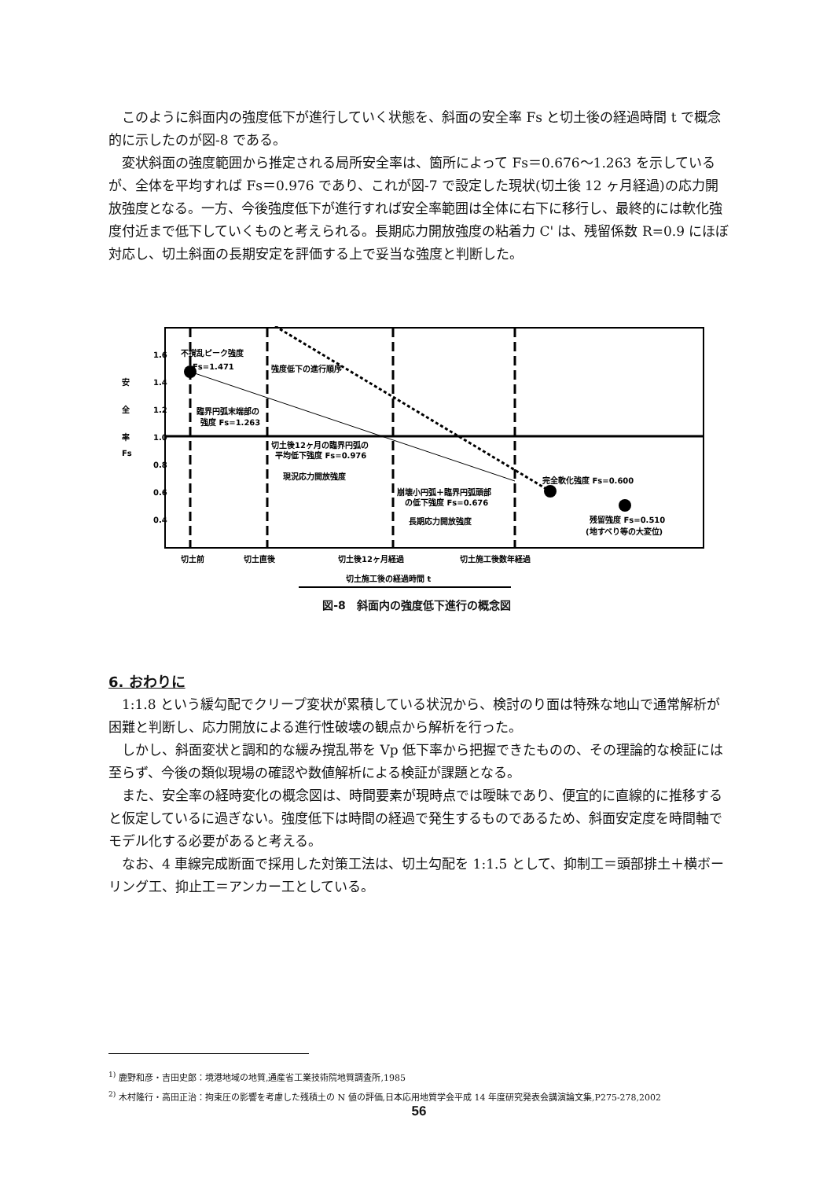このように斜面内の強度低下が進行していく状態を、斜面の安全率 Fs と切土後の経過時間 t で概念的に示したのが図-8 である。
変状斜面の強度範囲から推定される局所安全率は、箇所によって Fs＝0.676～1.263 を示しているが、全体を平均すれば Fs＝0.976 であり、これが図-7 で設定した現状(切土後 12 ヶ月経過)の応力開放強度となる。一方、今後強度低下が進行すれば安全率範囲は全体に右下に移行し、最終的には軟化強度付近まで低下していくものと考えられる。長期応力開放強度の粘着力 C' は、残留係数 R=0.9 にほぼ対応し、切土斜面の長期安定を評価する上で妥当な強度と判断した。
1.6
1.4
1.2
1.0
0.8
0.6
0.4
安
全
率
Fs
不撹乱ピーク強度
Fs=1.471
強度低下の進行順序
臨界円弧末端部の
強度 Fs=1.263
切土後12ヶ月の臨界円弧の
平均低下強度 Fs=0.976
現況応力開放強度
完全軟化強度 Fs=0.600
崩壊小円弧＋臨界円弧頭部
の低下強度 Fs=0.676
長期応力開放強度
残留強度 Fs=0.510
(地すべり等の大変位)
切土前
切土直後
切土後12ヶ月経過
切土施工後数年経過
切土施工後の経過時間 t
図-8　斜面内の強度低下進行の概念図
6. おわりに
1:1.8 という緩勾配でクリープ変状が累積している状況から、検討のり面は特殊な地山で通常解析が困難と判断し、応力開放による進行性破壊の観点から解析を行った。
しかし、斜面変状と調和的な緩み撹乱帯を Vp 低下率から把握できたものの、その理論的な検証には至らず、今後の類似現場の確認や数値解析による検証が課題となる。
また、安全率の経時変化の概念図は、時間要素が現時点では曖昧であり、便宜的に直線的に推移すると仮定しているに過ぎない。強度低下は時間の経過で発生するものであるため、斜面安定度を時間軸でモデル化する必要があると考える。
なお、4 車線完成断面で採用した対策工法は、切土勾配を 1:1.5 として、抑制工＝頭部排土＋横ボーリング工、抑止工＝アンカー工としている。
<sup>1)</sup> 鹿野和彦・吉田史郎：境港地域の地質,通産省工業技術院地質調査所,1985
<sup>2)</sup> 木村隆行・高田正治：拘束圧の影響を考慮した残積土の N 値の評価,日本応用地質学会平成 14 年度研究発表会講演論文集,P275-278,2002
56